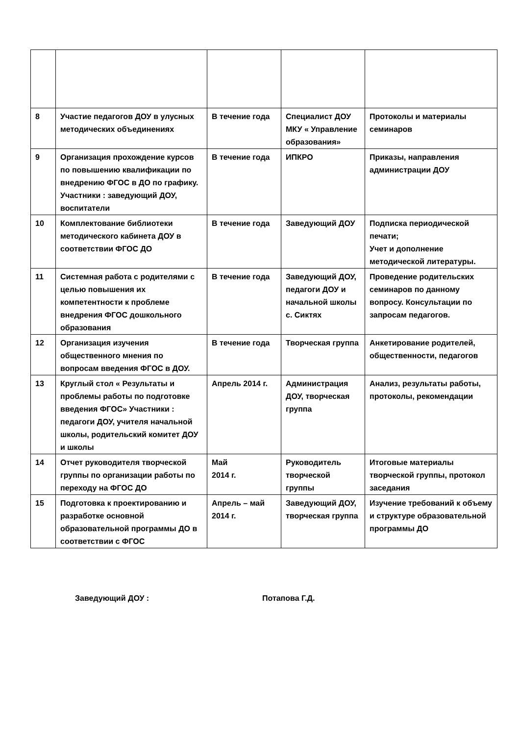| 8 | Участие педагогов ДОУ в улусных методических объединениях | В течение года | Специалист ДОУ МКУ « Управление образования» | Протоколы и материалы семинаров |
| 9 | Организация прохождение курсов по повышению квалификации по внедрению ФГОС в ДО по графику. Участники : заведующий ДОУ, воспитатели | В течение года | ИПКРО | Приказы, направления администрации ДОУ |
| 10 | Комплектование библиотеки методического кабинета ДОУ в соответствии ФГОС ДО | В течение года | Заведующий ДОУ | Подписка периодической печати; Учет и дополнение методической литературы. |
| 11 | Системная работа с родителями с целью повышения их компетентности к проблеме внедрения ФГОС дошкольного образования | В течение года | Заведующий ДОУ, педагоги ДОУ и начальной школы с. Сиктях | Проведение родительских семинаров по данному вопросу. Консультации по запросам педагогов. |
| 12 | Организация изучения общественного мнения по вопросам введения ФГОС в ДОУ. | В течение года | Творческая группа | Анкетирование родителей, общественности, педагогов |
| 13 | Круглый стол « Результаты и проблемы работы по подготовке введения ФГОС» Участники : педагоги ДОУ, учителя начальной школы, родительский комитет ДОУ и школы | Апрель 2014 г. | Администрация ДОУ, творческая группа | Анализ, результаты работы, протоколы, рекомендации |
| 14 | Отчет руководителя творческой группы по организации работы по переходу на ФГОС ДО | Май 2014 г. | Руководитель творческой группы | Итоговые материалы творческой группы, протокол заседания |
| 15 | Подготовка к проектированию и разработке основной образовательной программы ДО в соответствии с ФГОС | Апрель – май 2014 г. | Заведующий ДОУ, творческая группа | Изучение требований к объему и структуре образовательной программы ДО |
Заведующий ДОУ : Потапова Г.Д.